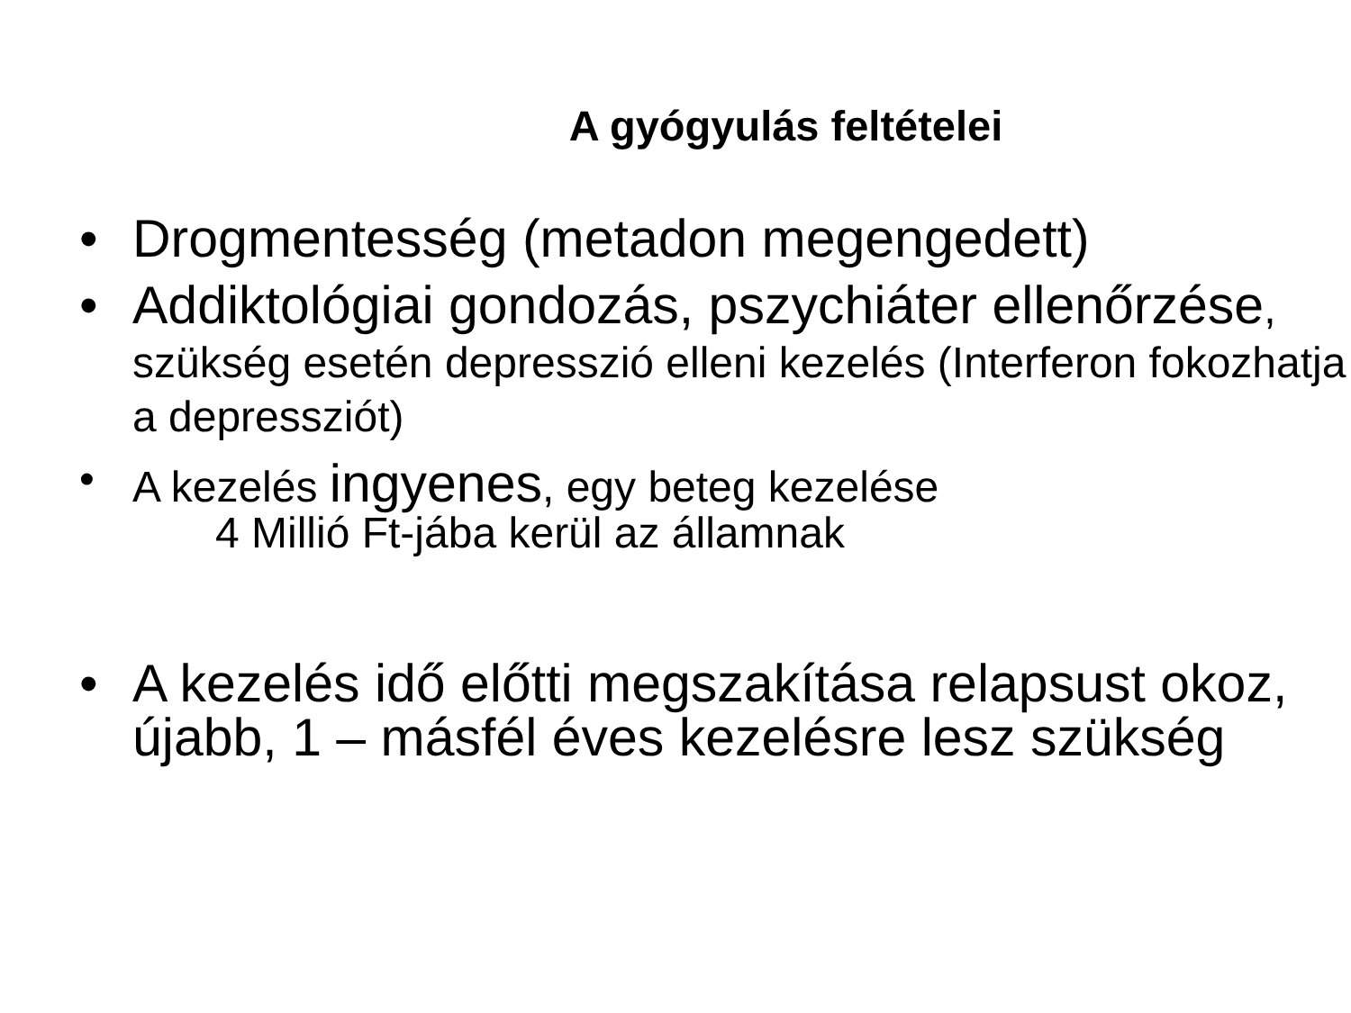A gyógyulás feltételei
• Drogmentesség (metadon megengedett)
• Addiktológiai gondozás, pszychiáter ellenőrzése, szükség esetén depresszió elleni kezelés (Interferon fokozhatja a depressziót)
• A kezelés ingyenes, egy beteg kezelése
4 Millió Ft-jába kerül az államnak
• A kezelés idő előtti megszakítása relapsust okoz, újabb, 1 – másfél éves kezelésre lesz szükség